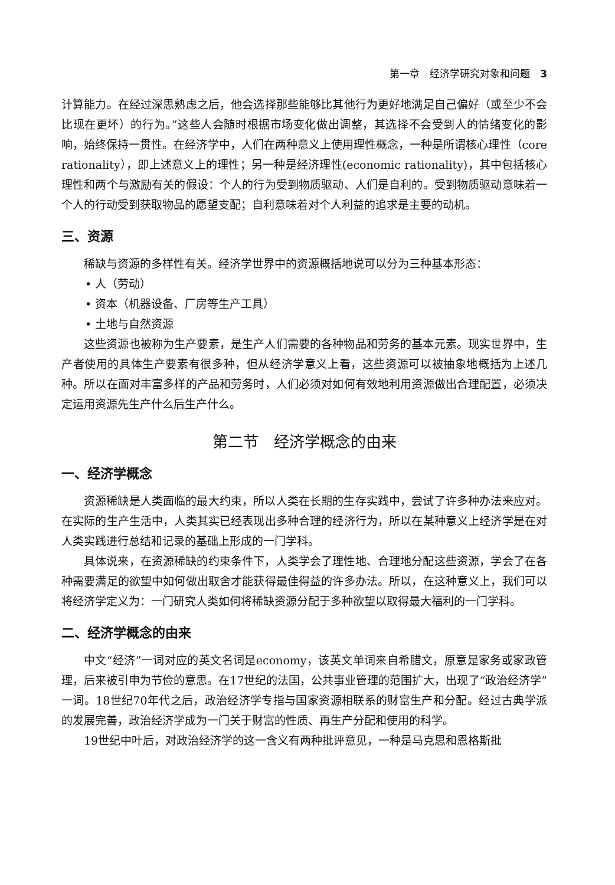第一章　经济学研究对象和问题　3
计算能力。在经过深思熟虑之后，他会选择那些能够比其他行为更好地满足自己偏好（或至少不会比现在更坏）的行为。”这些人会随时根据市场变化做出调整，其选择不会受到人的情绪变化的影响，始终保持一贯性。在经济学中，人们在两种意义上使用理性概念，一种是所谓核心理性（core rationality），即上述意义上的理性；另一种是经济理性(economic rationality)，其中包括核心理性和两个与激励有关的假设：个人的行为受到物质驱动、人们是自利的。受到物质驱动意味着一个人的行动受到获取物品的愿望支配；自利意味着对个人利益的追求是主要的动机。
三、资源
稀缺与资源的多样性有关。经济学世界中的资源概括地说可以分为三种基本形态：
• 人（劳动）
• 资本（机器设备、厂房等生产工具）
• 土地与自然资源
这些资源也被称为生产要素，是生产人们需要的各种物品和劳务的基本元素。现实世界中，生产者使用的具体生产要素有很多种，但从经济学意义上看，这些资源可以被抽象地概括为上述几种。所以在面对丰富多样的产品和劳务时，人们必须对如何有效地利用资源做出合理配置，必须决定运用资源先生产什么后生产什么。
第二节　经济学概念的由来
一、经济学概念
资源稀缺是人类面临的最大约束，所以人类在长期的生存实践中，尝试了许多种办法来应对。在实际的生产生活中，人类其实已经表现出多种合理的经济行为，所以在某种意义上经济学是在对人类实践进行总结和记录的基础上形成的一门学科。
具体说来，在资源稀缺的约束条件下，人类学会了理性地、合理地分配这些资源，学会了在各种需要满足的欲望中如何做出取舍才能获得最佳得益的许多办法。所以，在这种意义上，我们可以将经济学定义为：一门研究人类如何将稀缺资源分配于多种欲望以取得最大福利的一门学科。
二、经济学概念的由来
中文“经济”一词对应的英文名词是economy，该英文单词来自希腊文，原意是家务或家政管理，后来被引申为节俭的意思。在17世纪的法国，公共事业管理的范围扩大，出现了“政治经济学”一词。18世纪70年代之后，政治经济学专指与国家资源相联系的财富生产和分配。经过古典学派的发展完善，政治经济学成为一门关于财富的性质、再生产分配和使用的科学。
19世纪中叶后，对政治经济学的这一含义有两种批评意见，一种是马克思和恩格斯批